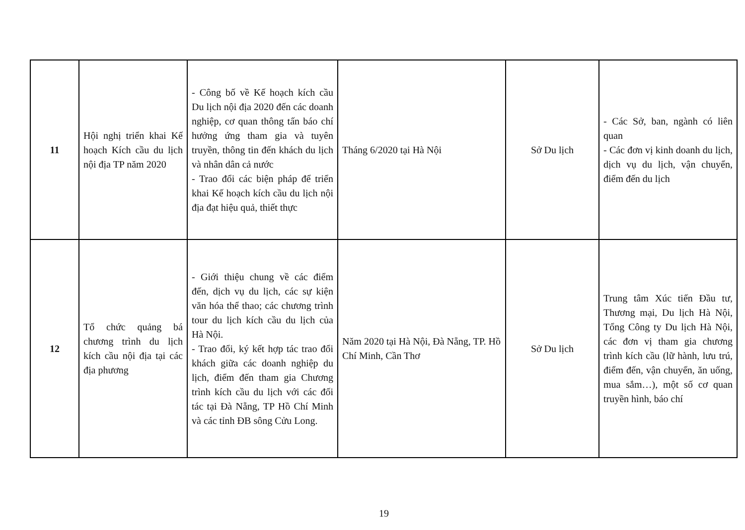| 11 | Hội nghị triển khai Kế hoạch Kích cầu du lịch nội địa TP năm 2020 | - Công bố về Kế hoạch kích cầu Du lịch nội địa 2020 đến các doanh nghiệp, cơ quan thông tấn báo chí hưởng ứng tham gia và tuyên truyền, thông tin đến khách du lịch và nhân dân cả nước - Trao đổi các biện pháp để triển khai Kế hoạch kích cầu du lịch nội địa đạt hiệu quả, thiết thực | Tháng 6/2020 tại Hà Nội | Sở Du lịch | - Các Sở, ban, ngành có liên quan - Các đơn vị kinh doanh du lịch, dịch vụ du lịch, vận chuyển, điểm đến du lịch |
| 12 | Tổ chức quảng bá chương trình du lịch kích cầu nội địa tại các địa phương | - Giới thiệu chung về các điểm đến, dịch vụ du lịch, các sự kiện văn hóa thể thao; các chương trình tour du lịch kích cầu du lịch của Hà Nội. - Trao đổi, ký kết hợp tác trao đổi khách giữa các doanh nghiệp du lịch, điểm đến tham gia Chương trình kích cầu du lịch với các đối tác tại Đà Nẵng, TP Hồ Chí Minh và các tỉnh ĐB sông Cửu Long. | Năm 2020 tại Hà Nội, Đà Nẵng, TP. Hồ Chí Minh, Cần Thơ | Sở Du lịch | Trung tâm Xúc tiến Đầu tư, Thương mại, Du lịch Hà Nội, Tổng Công ty Du lịch Hà Nội, các đơn vị tham gia chương trình kích cầu (lữ hành, lưu trú, điểm đến, vận chuyển, ăn uống, mua sắm…), một số cơ quan truyền hình, báo chí |
19